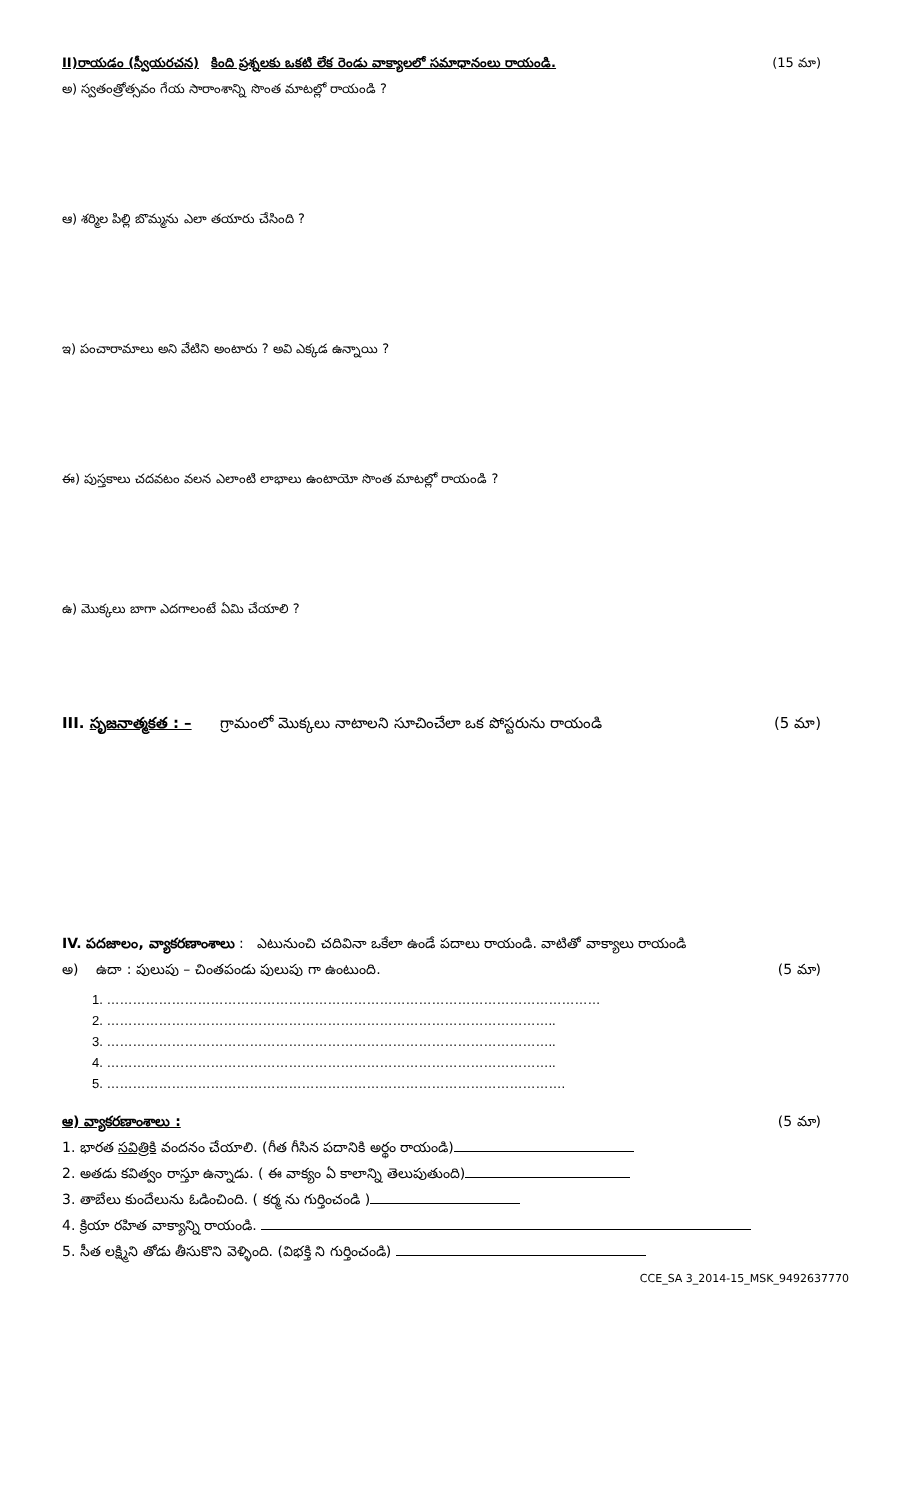II)రాయడం (స్వీయరచన) కింది ప్రశ్నలకు ఒకటి లేక రెండు వాక్యాలలో సమాధానంలు రాయండి.
(15 మా)
అ) స్వతంత్రోత్సవం గేయ సారాంశాన్ని సొంత మాటల్లో రాయండి ?
ఆ) శర్మిల పిల్లి బొమ్మను ఎలా తయారు చేసింది ?
ఇ) పంచారామాలు అని వేటిని అంటారు ? అవి ఎక్కడ ఉన్నాయి ?
ఈ) పుస్తకాలు చదవటం వలన ఎలాంటి లాభాలు ఉంటాయో సొంత మాటల్లో రాయండి ?
ఉ) మొక్కలు బాగా ఎదగాలంటే ఏమి చేయాలి ?
III. సృజనాత్మకత : – గ్రామంలో మొక్కలు నాటాలని సూచించేలా ఒక పోస్టరును రాయండి
(5 మా)
IV. పదజాలం, వ్యాకరణాంశాలు : ఎటునుంచి చదివినా ఒకేలా ఉండే పదాలు రాయండి. వాటితో వాక్యాలు రాయండి
అ) ఉదా : పులుపు – చింతపండు పులుపు గా ఉంటుంది.
(5 మా)
1. ……………………………………………………………………………………………………
2. …………………………………………………………………………………………..
3. …………………………………………………………………………………………..
4. …………………………………………………………………………………………..
5. …………………………………………………………………………………………….
ఆ) వ్యాకరణాంశాలు : (5 మా)
1. భారత సవిత్రికి వందనం చేయాలి. (గీత గీసిన పదానికి అర్థం రాయండి)
2. అతడు కవిత్వం రాస్తూ ఉన్నాడు. ( ఈ వాక్యం ఏ కాలాన్ని తెలుపుతుంది)
3. తాబేలు కుందేలును ఓడించింది. ( కర్మ ను గుర్తించండి )
4. క్రియా రహిత వాక్యాన్ని రాయండి.
5. సీత లక్ష్మిని తోడు తీసుకొని వెళ్ళింది. (విభక్తి ని గుర్తించండి)
CCE_SA 3_2014-15_MSK_9492637770